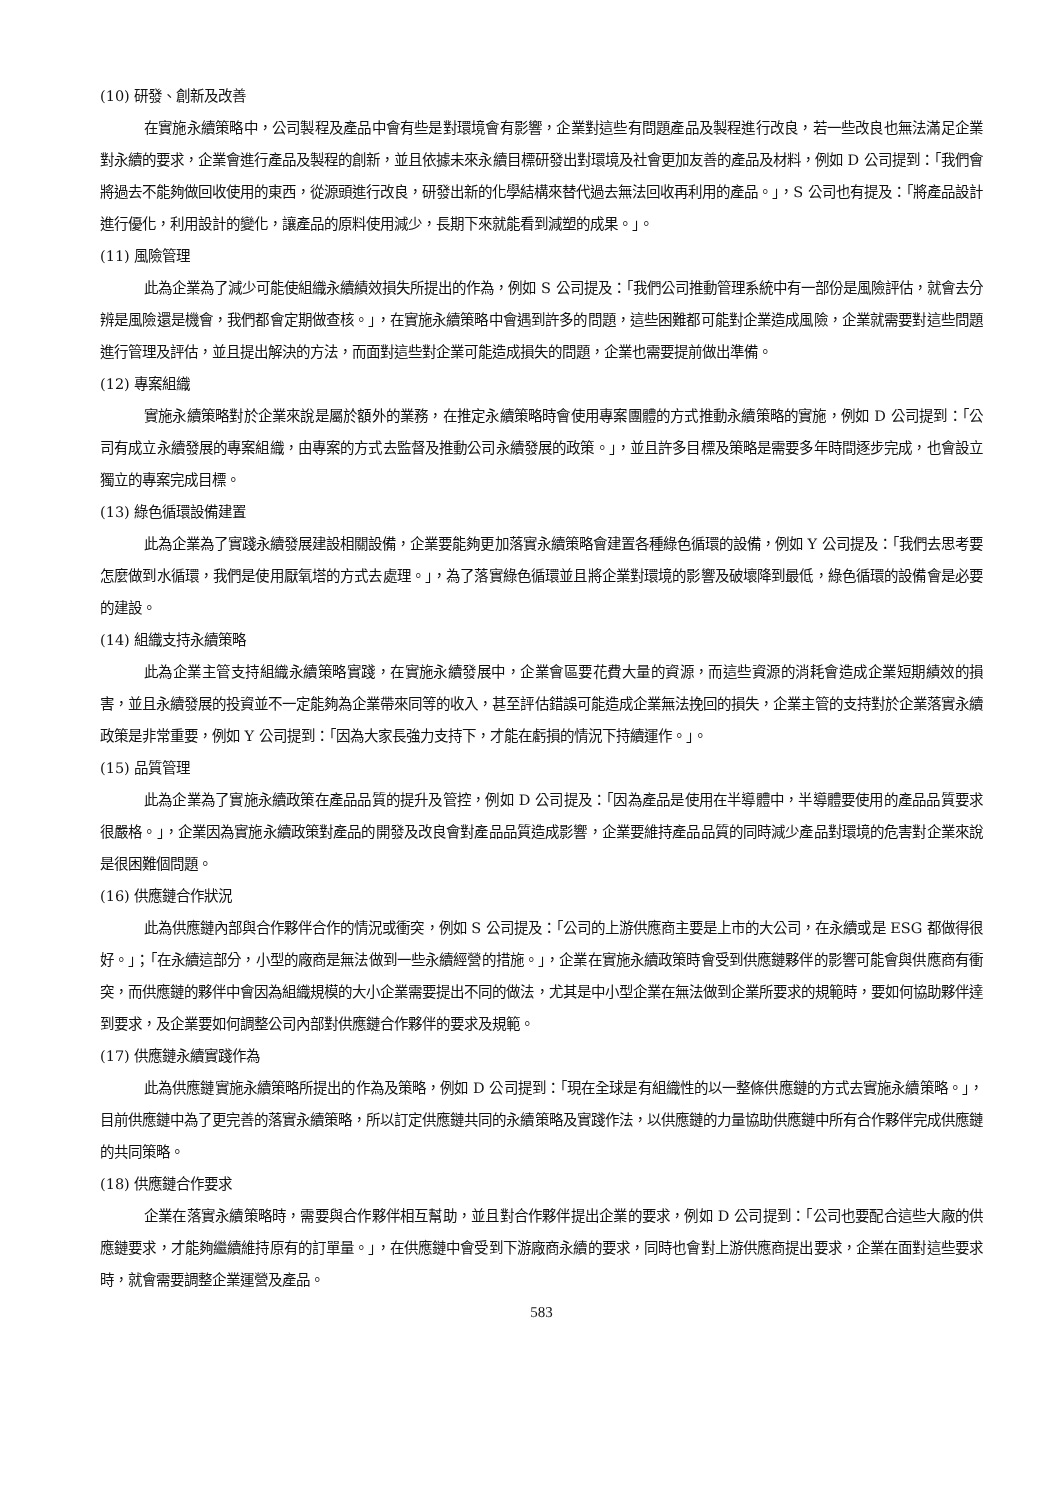(10) 研發、創新及改善
在實施永續策略中，公司製程及產品中會有些是對環境會有影響，企業對這些有問題產品及製程進行改良，若一些改良也無法滿足企業對永續的要求，企業會進行產品及製程的創新，並且依據未來永續目標研發出對環境及社會更加友善的產品及材料，例如 D 公司提到：「我們會將過去不能夠做回收使用的東西，從源頭進行改良，研發出新的化學結構來替代過去無法回收再利用的產品。」，S 公司也有提及：「將產品設計進行優化，利用設計的變化，讓產品的原料使用減少，長期下來就能看到減塑的成果。」。
(11) 風險管理
此為企業為了減少可能使組織永續績效損失所提出的作為，例如 S 公司提及：「我們公司推動管理系統中有一部份是風險評估，就會去分辨是風險還是機會，我們都會定期做查核。」，在實施永續策略中會遇到許多的問題，這些困難都可能對企業造成風險，企業就需要對這些問題進行管理及評估，並且提出解決的方法，而面對這些對企業可能造成損失的問題，企業也需要提前做出準備。
(12) 專案組織
實施永續策略對於企業來說是屬於額外的業務，在推定永續策略時會使用專案團體的方式推動永續策略的實施，例如 D 公司提到：「公司有成立永續發展的專案組織，由專案的方式去監督及推動公司永續發展的政策。」，並且許多目標及策略是需要多年時間逐步完成，也會設立獨立的專案完成目標。
(13) 綠色循環設備建置
此為企業為了實踐永續發展建設相關設備，企業要能夠更加落實永續策略會建置各種綠色循環的設備，例如 Y 公司提及：「我們去思考要怎麼做到水循環，我們是使用厭氧塔的方式去處理。」，為了落實綠色循環並且將企業對環境的影響及破壞降到最低，綠色循環的設備會是必要的建設。
(14) 組織支持永續策略
此為企業主管支持組織永續策略實踐，在實施永續發展中，企業會區要花費大量的資源，而這些資源的消耗會造成企業短期績效的損害，並且永續發展的投資並不一定能夠為企業帶來同等的收入，甚至評估錯誤可能造成企業無法挽回的損失，企業主管的支持對於企業落實永續政策是非常重要，例如 Y 公司提到：「因為大家長強力支持下，才能在虧損的情況下持續運作。」。
(15) 品質管理
此為企業為了實施永續政策在產品品質的提升及管控，例如 D 公司提及：「因為產品是使用在半導體中，半導體要使用的產品品質要求很嚴格。」，企業因為實施永續政策對產品的開發及改良會對產品品質造成影響，企業要維持產品品質的同時減少產品對環境的危害對企業來說是很困難個問題。
(16) 供應鏈合作狀況
此為供應鏈內部與合作夥伴合作的情況或衝突，例如 S 公司提及：「公司的上游供應商主要是上市的大公司，在永續或是 ESG 都做得很好。」；「在永續這部分，小型的廠商是無法做到一些永續經營的措施。」，企業在實施永續政策時會受到供應鏈夥伴的影響可能會與供應商有衝突，而供應鏈的夥伴中會因為組織規模的大小企業需要提出不同的做法，尤其是中小型企業在無法做到企業所要求的規範時，要如何協助夥伴達到要求，及企業要如何調整公司內部對供應鏈合作夥伴的要求及規範。
(17) 供應鏈永續實踐作為
此為供應鏈實施永續策略所提出的作為及策略，例如 D 公司提到：「現在全球是有組織性的以一整條供應鏈的方式去實施永續策略。」，目前供應鏈中為了更完善的落實永續策略，所以訂定供應鏈共同的永續策略及實踐作法，以供應鏈的力量協助供應鏈中所有合作夥伴完成供應鏈的共同策略。
(18) 供應鏈合作要求
企業在落實永續策略時，需要與合作夥伴相互幫助，並且對合作夥伴提出企業的要求，例如 D 公司提到：「公司也要配合這些大廠的供應鏈要求，才能夠繼續維持原有的訂單量。」，在供應鏈中會受到下游廠商永續的要求，同時也會對上游供應商提出要求，企業在面對這些要求時，就會需要調整企業運營及產品。
583